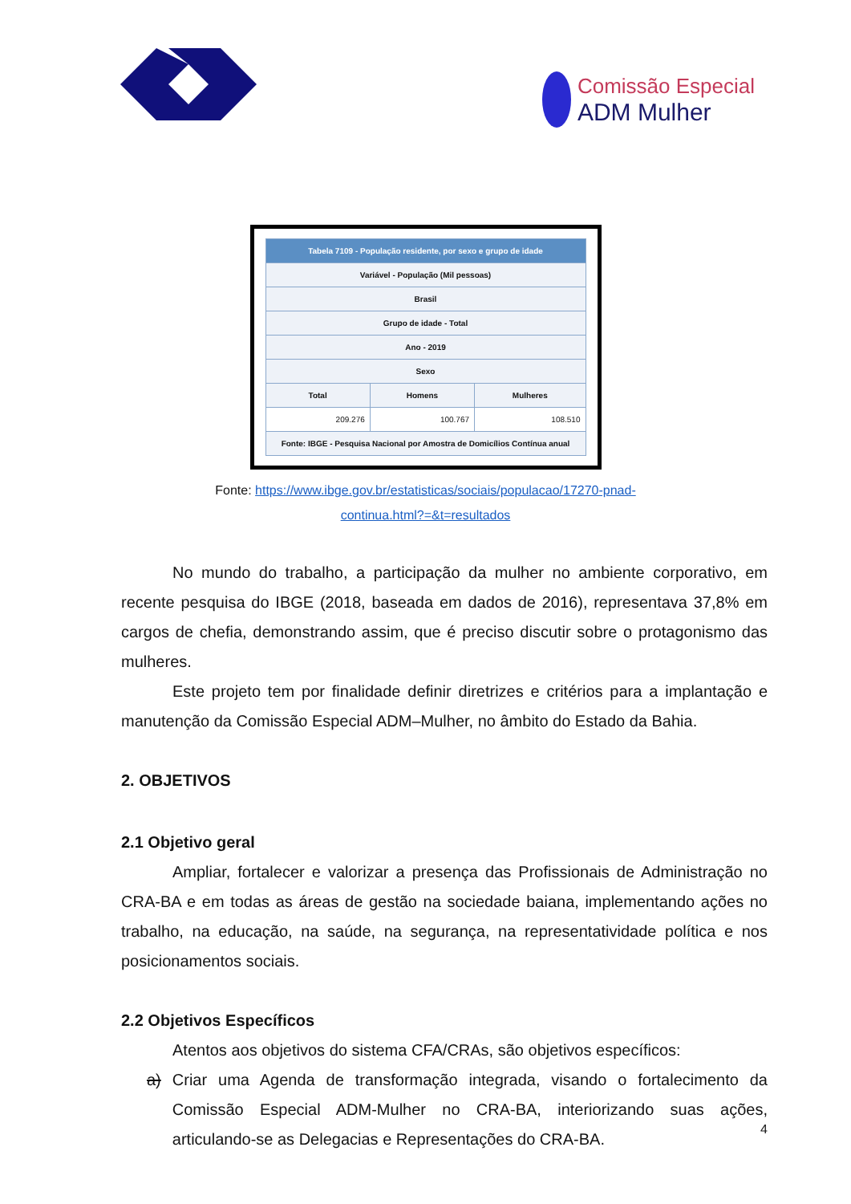Comissão Especial
ADM Mulher
| Tabela 7109 - População residente, por sexo e grupo de idade | | |
| --- | --- | --- |
| Variável - População (Mil pessoas) | | |
| Brasil | | |
| Grupo de idade - Total | | |
| Ano - 2019 | | |
| Sexo | | |
| Total | Homens | Mulheres |
| 209.276 | 100.767 | 108.510 |
| Fonte: IBGE - Pesquisa Nacional por Amostra de Domicílios Contínua anual | | |
Fonte: https://www.ibge.gov.br/estatisticas/sociais/populacao/17270-pnad-
continua.html?=&t=resultados
No mundo do trabalho, a participação da mulher no ambiente corporativo, em recente pesquisa do IBGE (2018, baseada em dados de 2016), representava 37,8% em cargos de chefia, demonstrando assim, que é preciso discutir sobre o protagonismo das mulheres.
Este projeto tem por finalidade definir diretrizes e critérios para a implantação e manutenção da Comissão Especial ADM–Mulher, no âmbito do Estado da Bahia.
2. OBJETIVOS
2.1 Objetivo geral
Ampliar, fortalecer e valorizar a presença das Profissionais de Administração no CRA-BA e em todas as áreas de gestão na sociedade baiana, implementando ações no trabalho, na educação, na saúde, na segurança, na representatividade política e nos posicionamentos sociais.
2.2 Objetivos Específicos
Atentos aos objetivos do sistema CFA/CRAs, são objetivos específicos:
a) Criar uma Agenda de transformação integrada, visando o fortalecimento da Comissão Especial ADM-Mulher no CRA-BA, interiorizando suas ações, articulando-se as Delegacias e Representações do CRA-BA.
4